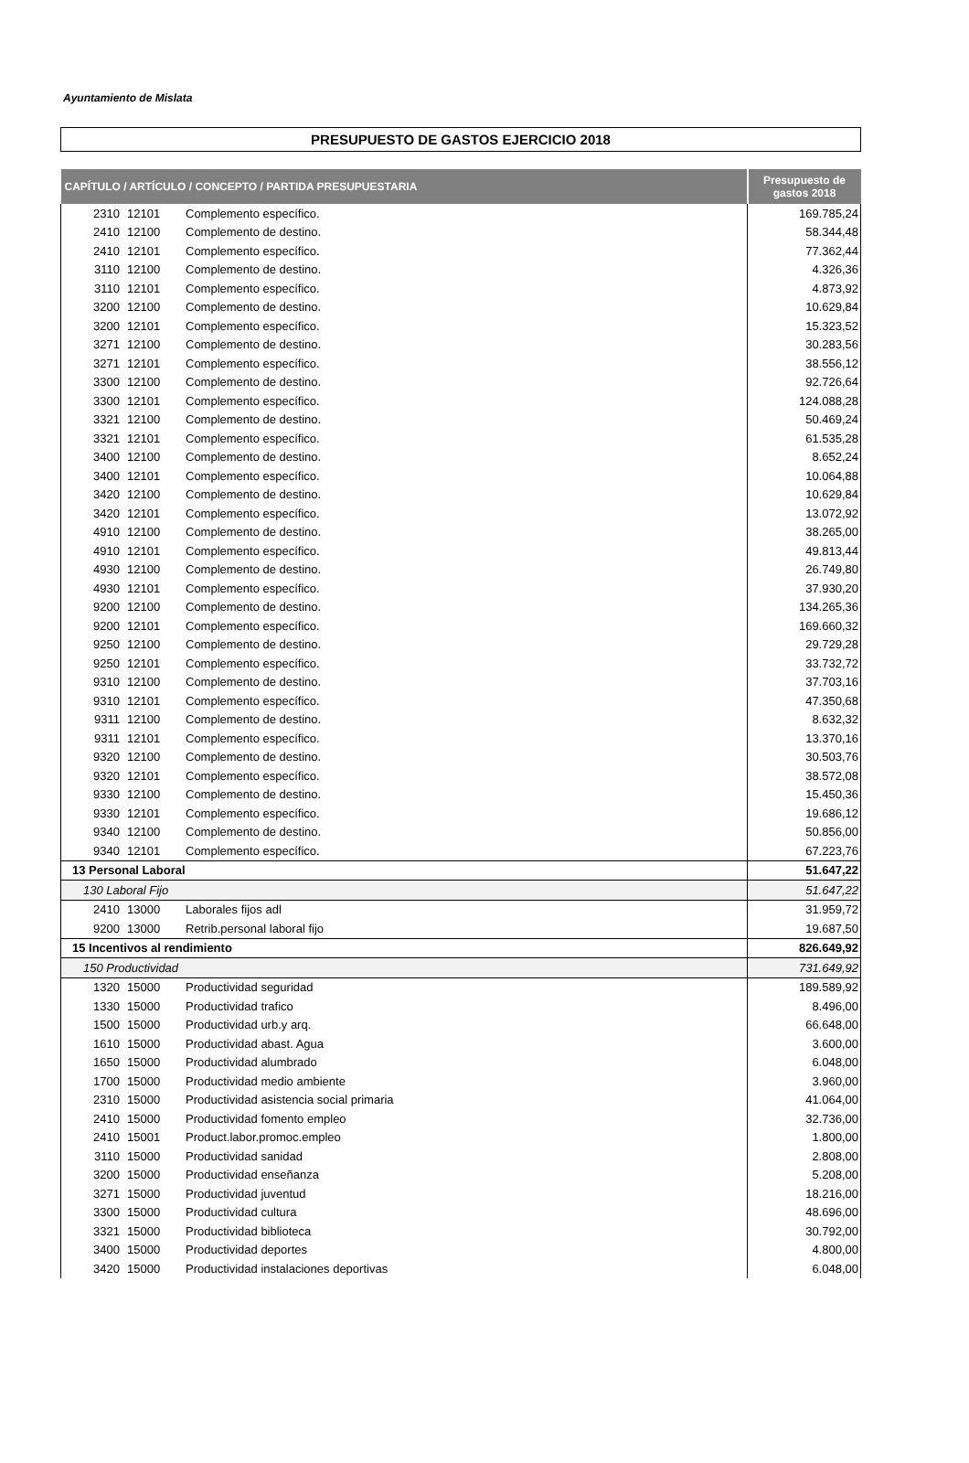Ayuntamiento de Mislata
PRESUPUESTO DE GASTOS EJERCICIO 2018
| CAPÍTULO / ARTÍCULO / CONCEPTO / PARTIDA PRESUPUESTARIA | | | Presupuesto de gastos 2018 |
| --- | --- | --- | --- |
| 2310 | 12101 | Complemento específico. | 169.785,24 |
| 2410 | 12100 | Complemento de destino. | 58.344,48 |
| 2410 | 12101 | Complemento específico. | 77.362,44 |
| 3110 | 12100 | Complemento de destino. | 4.326,36 |
| 3110 | 12101 | Complemento específico. | 4.873,92 |
| 3200 | 12100 | Complemento de destino. | 10.629,84 |
| 3200 | 12101 | Complemento específico. | 15.323,52 |
| 3271 | 12100 | Complemento de destino. | 30.283,56 |
| 3271 | 12101 | Complemento específico. | 38.556,12 |
| 3300 | 12100 | Complemento de destino. | 92.726,64 |
| 3300 | 12101 | Complemento específico. | 124.088,28 |
| 3321 | 12100 | Complemento de destino. | 50.469,24 |
| 3321 | 12101 | Complemento específico. | 61.535,28 |
| 3400 | 12100 | Complemento de destino. | 8.652,24 |
| 3400 | 12101 | Complemento específico. | 10.064,88 |
| 3420 | 12100 | Complemento de destino. | 10.629,84 |
| 3420 | 12101 | Complemento específico. | 13.072,92 |
| 4910 | 12100 | Complemento de destino. | 38.265,00 |
| 4910 | 12101 | Complemento específico. | 49.813,44 |
| 4930 | 12100 | Complemento de destino. | 26.749,80 |
| 4930 | 12101 | Complemento específico. | 37.930,20 |
| 9200 | 12100 | Complemento de destino. | 134.265,36 |
| 9200 | 12101 | Complemento específico. | 169.660,32 |
| 9250 | 12100 | Complemento de destino. | 29.729,28 |
| 9250 | 12101 | Complemento específico. | 33.732,72 |
| 9310 | 12100 | Complemento de destino. | 37.703,16 |
| 9310 | 12101 | Complemento específico. | 47.350,68 |
| 9311 | 12100 | Complemento de destino. | 8.632,32 |
| 9311 | 12101 | Complemento específico. | 13.370,16 |
| 9320 | 12100 | Complemento de destino. | 30.503,76 |
| 9320 | 12101 | Complemento específico. | 38.572,08 |
| 9330 | 12100 | Complemento de destino. | 15.450,36 |
| 9330 | 12101 | Complemento específico. | 19.686,12 |
| 9340 | 12100 | Complemento de destino. | 50.856,00 |
| 9340 | 12101 | Complemento específico. | 67.223,76 |
| 13 Personal Laboral | | | 51.647,22 |
| 130 Laboral Fijo | | | 51.647,22 |
| 2410 | 13000 | Laborales fijos adl | 31.959,72 |
| 9200 | 13000 | Retrib.personal laboral fijo | 19.687,50 |
| 15 Incentivos al rendimiento | | | 826.649,92 |
| 150 Productividad | | | 731.649,92 |
| 1320 | 15000 | Productividad seguridad | 189.589,92 |
| 1330 | 15000 | Productividad trafico | 8.496,00 |
| 1500 | 15000 | Productividad urb.y arq. | 66.648,00 |
| 1610 | 15000 | Productividad abast. Agua | 3.600,00 |
| 1650 | 15000 | Productividad alumbrado | 6.048,00 |
| 1700 | 15000 | Productividad medio ambiente | 3.960,00 |
| 2310 | 15000 | Productividad asistencia social primaria | 41.064,00 |
| 2410 | 15000 | Productividad fomento empleo | 32.736,00 |
| 2410 | 15001 | Product.labor.promoc.empleo | 1.800,00 |
| 3110 | 15000 | Productividad sanidad | 2.808,00 |
| 3200 | 15000 | Productividad enseñanza | 5.208,00 |
| 3271 | 15000 | Productividad juventud | 18.216,00 |
| 3300 | 15000 | Productividad cultura | 48.696,00 |
| 3321 | 15000 | Productividad biblioteca | 30.792,00 |
| 3400 | 15000 | Productividad deportes | 4.800,00 |
| 3420 | 15000 | Productividad instalaciones deportivas | 6.048,00 |